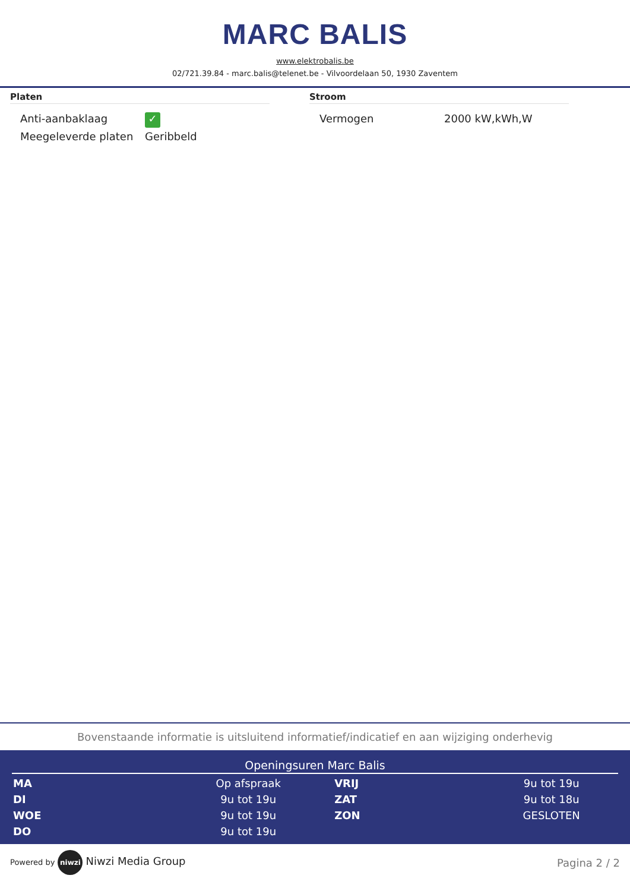MARC BALIS
www.elektrobalis.be
02/721.39.84 - marc.balis@telenet.be - Vilvoordelaan 50, 1930 Zaventem
Platen
| Anti-aanbaklaag | ✓ |
| Meegeleverde platen | Geribbeld |
Stroom
| Vermogen | 2000 kW,kWh,W |
Bovenstaande informatie is uitsluitend informatief/indicatief en aan wijziging onderhevig
Openingsuren Marc Balis
| MA | Op afspraak | VRIJ | 9u tot 19u |
| DI | 9u tot 19u | ZAT | 9u tot 18u |
| WOE | 9u tot 19u | ZON | GESLOTEN |
| DO | 9u tot 19u | | |
Powered by niwzi Niwzi Media Group
Pagina 2 / 2